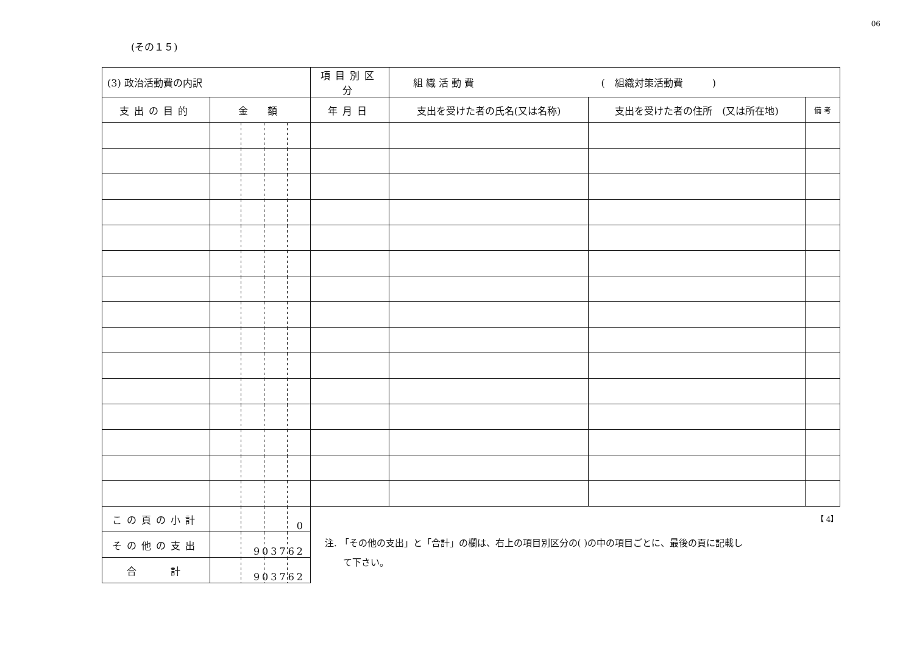06
(その１５)
| (3) 政治活動費の内訳 | | 項目別区分 | 組 織 活 動 費 ( 組織対策活動費 ) | | |
| --- | --- | --- | --- | --- | --- |
| 支出の目的 | 金 額 | 年月日 | 支出を受けた者の氏名(又は名称) | 支出を受けた者の住所 (又は所在地) | 備 考 |
| この頁の小計 | 0 | | | | |
| その他の支出 | 903762 | | | | |
| 合 計 | 903762 | | | | |
【 4】
注. 「その他の支出」と「合計」の欄は、右上の項目別区分の( )の中の項目ごとに、最後の頁に記載し
　　て下さい。